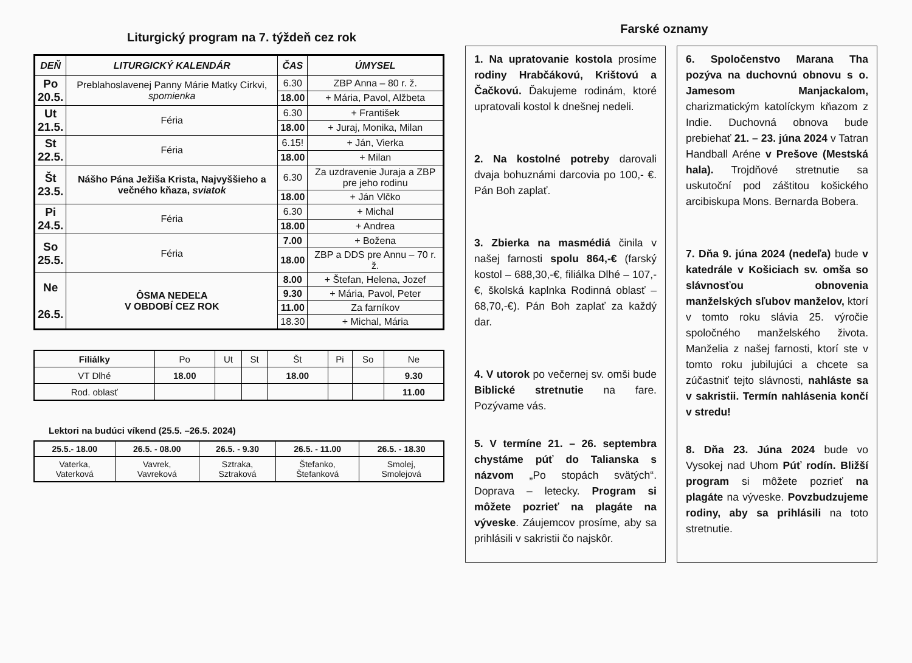Liturgický program na 7. týždeň cez rok
| DEŇ | LITURGICKÝ KALENDÁR | ČAS | ÚMYSEL |
| --- | --- | --- | --- |
| Po 20.5. | Preblahoslavenej Panny Márie Matky Cirkvi, spomienka | 6.30 | ZBP Anna – 80 r. ž. |
| | | 18.00 | + Mária, Pavol, Alžbeta |
| Ut 21.5. | Féria | 6.30 | + František |
| | | 18.00 | + Juraj, Monika, Milan |
| St 22.5. | Féria | 6.15! | + Ján, Vierka |
| | | 18.00 | + Milan |
| Št 23.5. | Nášho Pána Ježiša Krista, Najvyššieho a večného kňaza, sviatok | 6.30 | Za uzdravenie Juraja a ZBP pre jeho rodinu |
| | | 18.00 | + Ján Vlčko |
| Pi 24.5. | Féria | 6.30 | + Michal |
| | | 18.00 | + Andrea |
| So 25.5. | Féria | 7.00 | + Božena |
| | | 18.00 | ZBP a DDS pre Annu – 70 r. ž. |
| Ne 26.5. | ÔSMA NEDEĽA V OBDOBÍ CEZ ROK | 8.00 | + Štefan, Helena, Jozef |
| | | 9.30 | + Mária, Pavol, Peter |
| | | 11.00 | Za farníkov |
| | | 18.30 | + Michal, Mária |
| Filiálky | Po | Ut | St | Št | Pi | So | Ne |
| VT Dlhé | 18.00 | | | 18.00 | | | 9.30 |
| Rod. oblasť | | | | | | | 11.00 |
Lektori na budúci víkend (25.5. –26.5. 2024)
| 25.5.- 18.00 | 26.5. - 08.00 | 26.5. - 9.30 | 26.5. - 11.00 | 26.5. - 18.30 |
| Vaterka, Vaterková | Vavrek, Vavreková | Sztraka, Sztraková | Štefanko, Štefanková | Smolej, Smolejová |
Farské oznamy
1. Na upratovanie kostola prosíme rodiny Hrabčákovú, Krištovú a Čačkovú. Ďakujeme rodinám, ktoré upratovali kostol k dnešnej nedeli.
2. Na kostolné potreby darovali dvaja bohuznámi darcovia po 100,- €. Pán Boh zaplať.
3. Zbierka na masmédiá činila v našej farnosti spolu 864,-€ (farský kostol – 688,30,-€, filiálka Dlhé – 107,-€, školská kaplnka Rodinná oblasť – 68,70,-€). Pán Boh zaplať za každý dar.
4. V utorok po večernej sv. omši bude Biblické stretnutie na fare. Pozývame vás.
5. V termíne 21. – 26. septembra chystáme púť do Talianska s názvom „Po stopách svätých“. Doprava – letecky. Program si môžete pozrieť na plagáte na výveske. Záujemcov prosíme, aby sa prihlásili v sakristii čo najskôr.
6. Spoločenstvo Marana Tha pozýva na duchovnú obnovu s o. Jamesom Manjackalom, charizmatickým katolíckym kňazom z Indie. Duchovná obnova bude prebiehať 21. – 23. júna 2024 v Tatran Handball Aréne v Prešove (Mestská hala). Trojdňové stretnutie sa uskutoční pod záštitou košického arcibiskupa Mons. Bernarda Bobera.
7. Dňa 9. júna 2024 (nedeľa) bude v katedrále v Košiciach sv. omša so slávnosťou obnovenia manželských sľubov manželov, ktorí v tomto roku slávia 25. výročie spoločného manželského života. Manželia z našej farnosti, ktorí ste v tomto roku jubilujúci a chcete sa zúčastniť tejto slávnosti, nahláste sa v sakristii. Termín nahlásenia končí v stredu!
8. Dňa 23. Júna 2024 bude vo Vysokej nad Uhom Púť rodín. Bližší program si môžete pozrieť na plagáte na výveske. Povzbudzujeme rodiny, aby sa prihlásili na toto stretnutie.